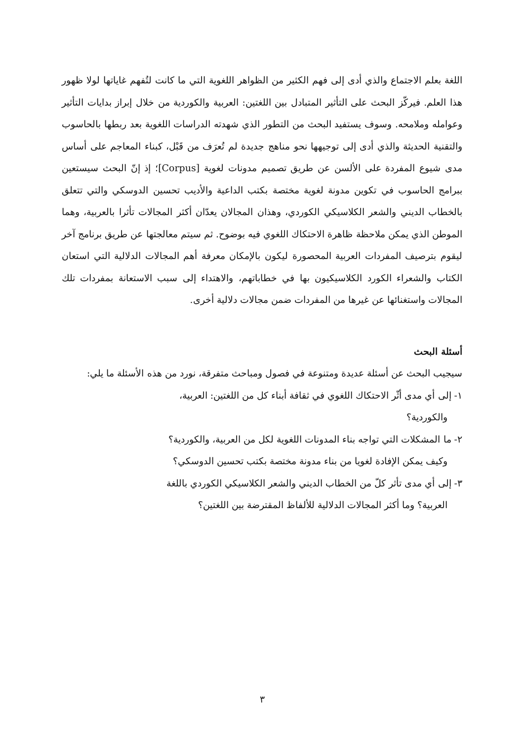اللغة بعلم الاجتماع والذي أدى إلى فهم الكثير من الظواهر اللغوية التي ما كانت لتُفهم غاياتها لولا ظهور هذا العلم. فيركّز البحث على التأثير المتبادل بين اللغتين: العربية والكوردية من خلال إبراز بدايات التأثير وعوامله وملامحه. وسوف يستفيد البحث من التطور الذي شهدته الدراسات اللغوية بعد ربطها بالحاسوب والتقنية الحديثة والذي أدى إلى توجيهها نحو مناهج جديدة لم تُعرَف من قَبْل، كبناء المعاجم على أساس مدى شيوع المفردة على الألسن عن طريق تصميم مدونات لغوية [Corpus]؛ إذ إنّ البحث سيستعين ببرامج الحاسوب في تكوين مدونة لغوية مختصة بكتب الداعية والأديب تحسين الدوسكي والتي تتعلق بالخطاب الديني والشعر الكلاسيكي الكوردي، وهذان المجالان يعدّان أكثر المجالات تأثرا بالعربية، وهما الموطن الذي يمكن ملاحظة ظاهرة الاحتكاك اللغوي فيه بوضوح. ثم سيتم معالجتها عن طريق برنامج آخر ليقوم بترصيف المفردات العربية المحصورة ليكون بالإمكان معرفة أهم المجالات الدلالية التي استعان الكتاب والشعراء الكورد الكلاسيكيون بها في خطاباتهم، والاهتداء إلى سبب الاستعانة بمفردات تلك المجالات واستغنائها عن غيرها من المفردات ضمن مجالات دلالية أخرى.
أسئلة البحث
سيجيب البحث عن أسئلة عديدة ومتنوعة في فصول ومباحث متفرقة، نورد من هذه الأسئلة ما يلي:
١- إلى أي مدى أثّر الاحتكاك اللغوي في ثقافة أبناء كل من اللغتين: العربية،
والكوردية؟
٢- ما المشكلات التي تواجه بناء المدونات اللغوية لكل من العربية، والكوردية؟
وكيف يمكن الإفادة لغويا من بناء مدونة مختصة بكتب تحسين الدوسكي؟
٣- إلى أي مدى تأثر كلّ من الخطاب الديني والشعر الكلاسيكي الكوردي باللغة
العربية؟ وما أكثر المجالات الدلالية للألفاظ المقترضة بين اللغتين؟
٣